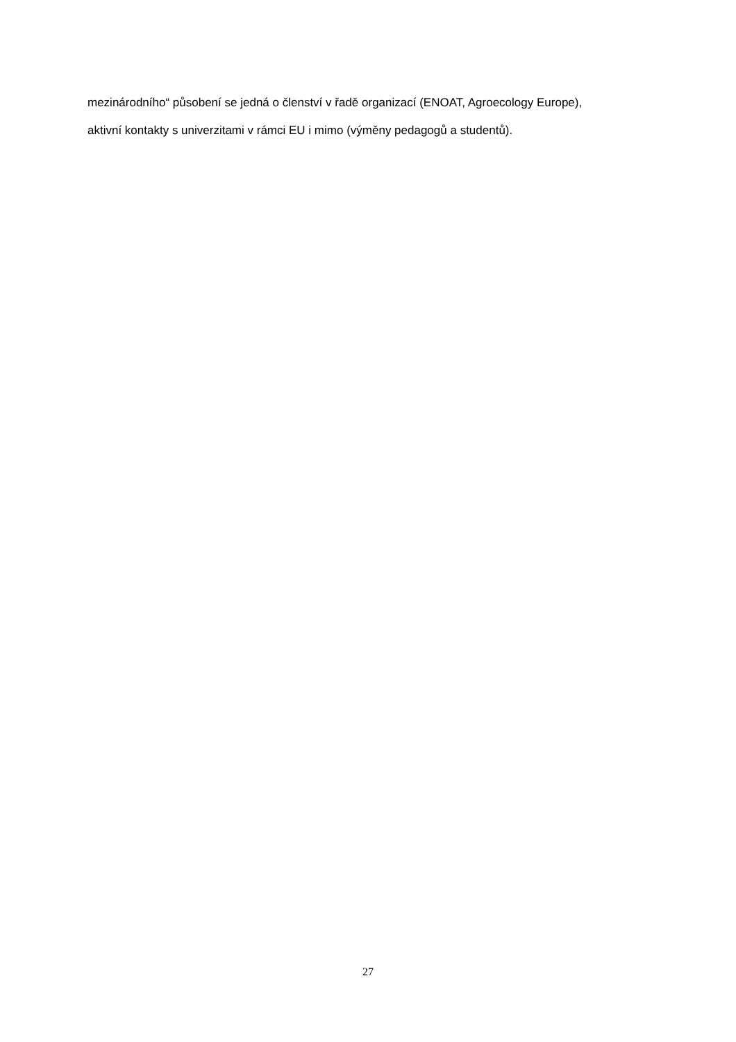mezinárodního“ působení se jedná o členství v řadě organizací (ENOAT, Agroecology Europe),
aktivní kontakty s univerzitami v rámci EU i mimo (výměny pedagogů a studentů).
27